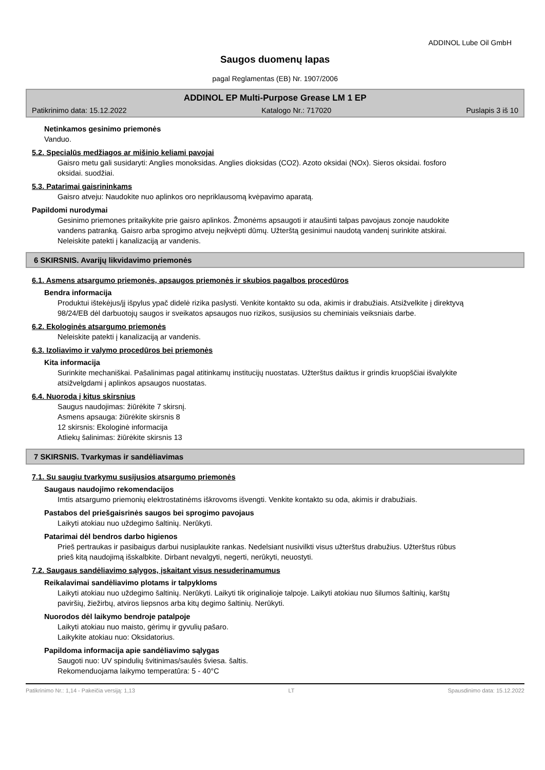ADDINOL Lube Oil GmbH
Saugos duomenų lapas
pagal Reglamentas (EB) Nr. 1907/2006
ADDINOL EP Multi-Purpose Grease LM 1 EP
Patikrinimo data: 15.12.2022 Katalogo Nr.: 717020 Puslapis 3 iš 10
Netinkamos gesinimo priemonės
Vanduo.
5.2. Specialūs medžiagos ar mišinio keliami pavojai
Gaisro metu gali susidaryti: Anglies monoksidas. Anglies dioksidas (CO2). Azoto oksidai (NOx). Sieros oksidai. fosforo oksidai. suodžiai.
5.3. Patarimai gaisrininkams
Gaisro atveju: Naudokite nuo aplinkos oro nepriklausomą kvėpavimo aparatą.
Papildomi nurodymai
Gesinimo priemones pritaikykite prie gaisro aplinkos. Žmonėms apsaugoti ir ataušinti talpas pavojaus zonoje naudokite vandens patranką. Gaisro arba sprogimo atveju neįkvėpti dūmų. Užterštą gesinimui naudotą vandenį surinkite atskirai. Neleiskite patekti į kanalizaciją ar vandenis.
6 SKIRSNIS. Avarijų likvidavimo priemonės
6.1. Asmens atsargumo priemonės, apsaugos priemonės ir skubios pagalbos procedūros
Bendra informacija
Produktui ištekėjus/jį išpylus ypač didelė rizika paslysti. Venkite kontakto su oda, akimis ir drabužiais. Atsižvelkite į direktyvą 98/24/EB dėl darbuotojų saugos ir sveikatos apsaugos nuo rizikos, susijusios su cheminiais veiksniais darbe.
6.2. Ekologinės atsargumo priemonės
Neleiskite patekti į kanalizaciją ar vandenis.
6.3. Izoliavimo ir valymo procedūros bei priemonės
Kita informacija
Surinkite mechaniškai. Pašalinimas pagal atitinkamų institucijų nuostatas. Užterštus daiktus ir grindis kruopščiai išvalykite atsižvelgdami į aplinkos apsaugos nuostatas.
6.4. Nuoroda į kitus skirsnius
Saugus naudojimas: žiūrėkite 7 skirsnį.
Asmens apsauga: žiūrėkite skirsnis 8
12 skirsnis: Ekologinė informacija
Atliekų šalinimas: žiūrėkite skirsnis 13
7 SKIRSNIS. Tvarkymas ir sandėliavimas
7.1. Su saugiu tvarkymu susijusios atsargumo priemonės
Saugaus naudojimo rekomendacijos
Imtis atsargumo priemonių elektrostatinėms iškrovoms išvengti. Venkite kontakto su oda, akimis ir drabužiais.
Pastabos del priešgaisrinės saugos bei sprogimo pavojaus
Laikyti atokiau nuo uždegimo šaltinių. Nerūkyti.
Patarimai dėl bendros darbo higienos
Prieš pertraukas ir pasibaigus darbui nusiplaukite rankas. Nedelsiant nusivilkti visus užterštus drabužius. Užterštus rūbus prieš kitą naudojimą išskalbkite. Dirbant nevalgyti, negerti, nerūkyti, neuostyti.
7.2. Saugaus sandėliavimo sąlygos, įskaitant visus nesuderinamumus
Reikalavimai sandėliavimo plotams ir talpykloms
Laikyti atokiau nuo uždegimo šaltinių. Nerūkyti. Laikyti tik originalioje talpoje. Laikyti atokiau nuo šilumos šaltinių, karštų paviršių, žiežirbų, atviros liepsnos arba kitų degimo šaltinių. Nerūkyti.
Nuorodos dėl laikymo bendroje patalpoje
Laikyti atokiau nuo maisto, gėrimų ir gyvulių pašaro.
Laikykite atokiau nuo: Oksidatorius.
Papildoma informacija apie sandėliavimo sąlygas
Saugoti nuo: UV spindulių švitinimas/saulės šviesa. šaltis.
Rekomenduojama laikymo temperatūra: 5 - 40°C
Patikrinimo Nr.: 1,14 - Pakeičia versiją: 1,13 LT Spausdinimo data: 15.12.2022